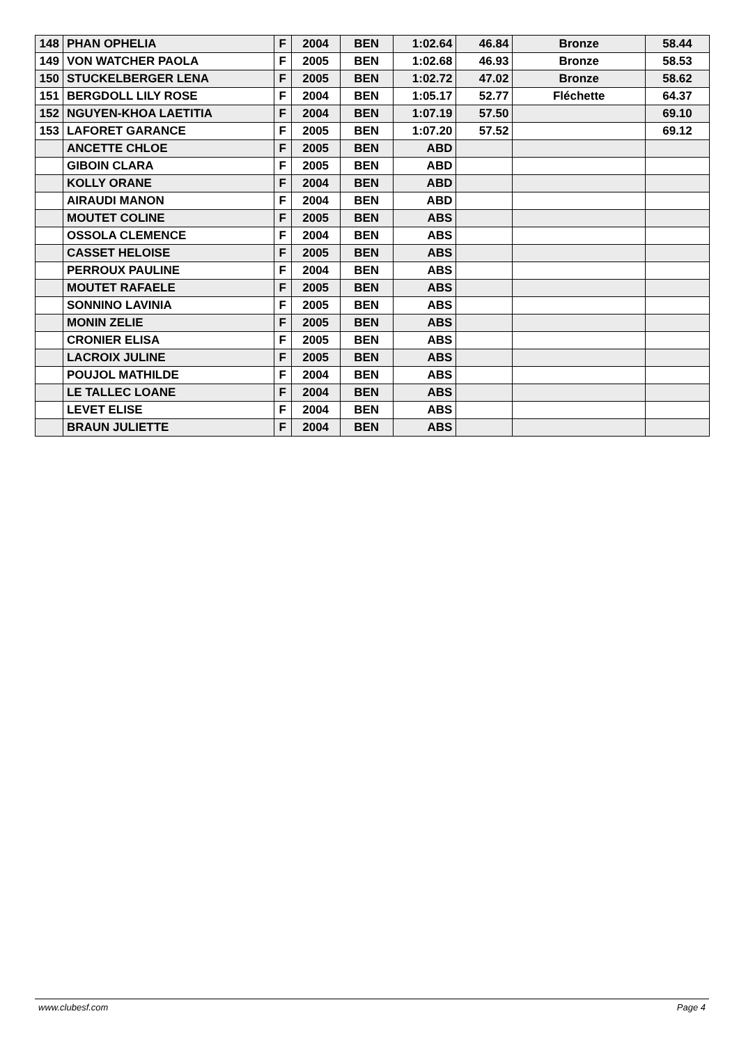| 148 | PHAN OPHELIA | F | 2004 | BEN | 1:02.64 | 46.84 | Bronze | 58.44 |
| 149 | VON WATCHER PAOLA | F | 2005 | BEN | 1:02.68 | 46.93 | Bronze | 58.53 |
| 150 | STUCKELBERGER LENA | F | 2005 | BEN | 1:02.72 | 47.02 | Bronze | 58.62 |
| 151 | BERGDOLL LILY ROSE | F | 2004 | BEN | 1:05.17 | 52.77 | Fléchette | 64.37 |
| 152 | NGUYEN-KHOA LAETITIA | F | 2004 | BEN | 1:07.19 | 57.50 | | 69.10 |
| 153 | LAFORET GARANCE | F | 2005 | BEN | 1:07.20 | 57.52 | | 69.12 |
| | ANCETTE CHLOE | F | 2005 | BEN | ABD | | | |
| | GIBOIN CLARA | F | 2005 | BEN | ABD | | | |
| | KOLLY ORANE | F | 2004 | BEN | ABD | | | |
| | AIRAUDI MANON | F | 2004 | BEN | ABD | | | |
| | MOUTET COLINE | F | 2005 | BEN | ABS | | | |
| | OSSOLA CLEMENCE | F | 2004 | BEN | ABS | | | |
| | CASSET HELOISE | F | 2005 | BEN | ABS | | | |
| | PERROUX PAULINE | F | 2004 | BEN | ABS | | | |
| | MOUTET RAFAELE | F | 2005 | BEN | ABS | | | |
| | SONNINO LAVINIA | F | 2005 | BEN | ABS | | | |
| | MONIN ZELIE | F | 2005 | BEN | ABS | | | |
| | CRONIER ELISA | F | 2005 | BEN | ABS | | | |
| | LACROIX JULINE | F | 2005 | BEN | ABS | | | |
| | POUJOL MATHILDE | F | 2004 | BEN | ABS | | | |
| | LE TALLEC LOANE | F | 2004 | BEN | ABS | | | |
| | LEVET ELISE | F | 2004 | BEN | ABS | | | |
| | BRAUN JULIETTE | F | 2004 | BEN | ABS | | | |
www.clubesf.com Page 4